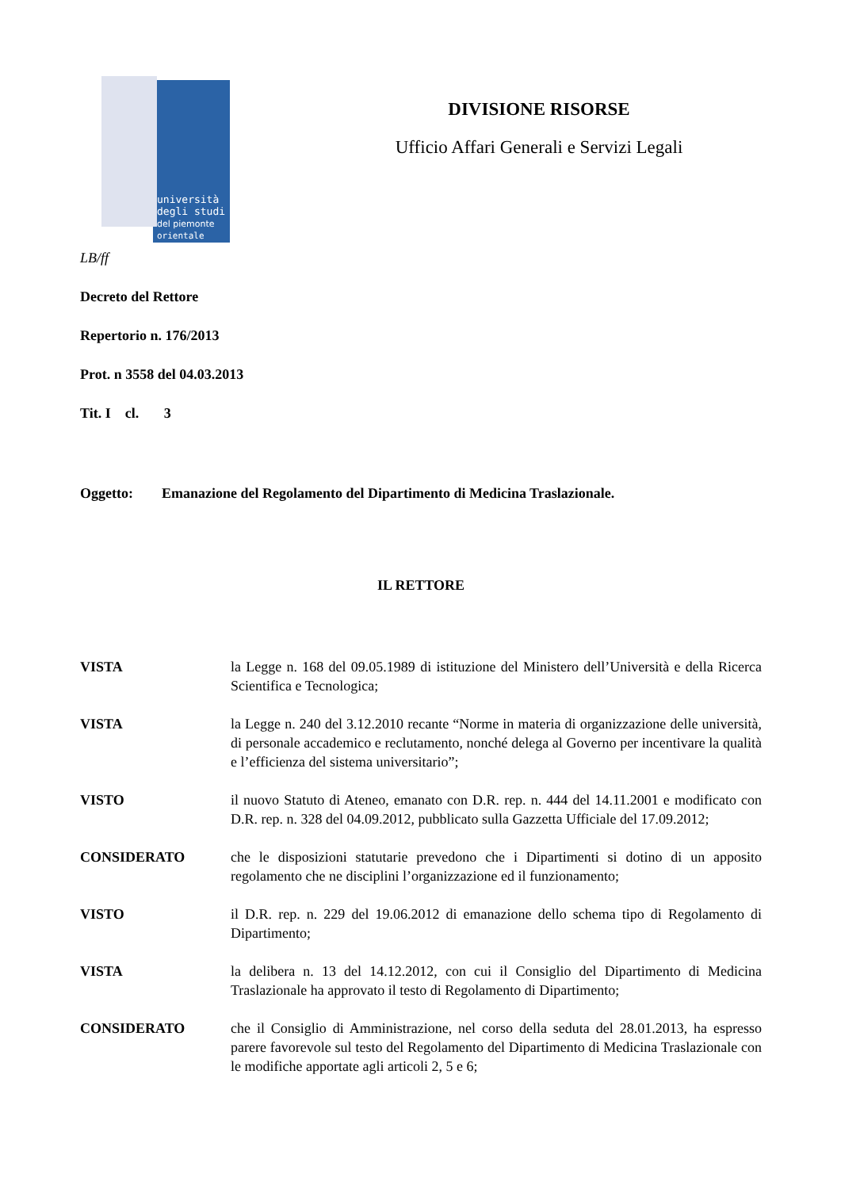università
degli studi
del piemonte
orientale
DIVISIONE RISORSE
Ufficio Affari Generali e Servizi Legali
LB/ff
Decreto del Rettore
Repertorio n. 176/2013
Prot. n 3558 del 04.03.2013
Tit. I cl. 3
Oggetto: Emanazione del Regolamento del Dipartimento di Medicina Traslazionale.
IL RETTORE
VISTA la Legge n. 168 del 09.05.1989 di istituzione del Ministero dell’Università e della Ricerca Scientifica e Tecnologica;
VISTA la Legge n. 240 del 3.12.2010 recante “Norme in materia di organizzazione delle università, di personale accademico e reclutamento, nonché delega al Governo per incentivare la qualità e l’efficienza del sistema universitario”;
VISTO il nuovo Statuto di Ateneo, emanato con D.R. rep. n. 444 del 14.11.2001 e modificato con D.R. rep. n. 328 del 04.09.2012, pubblicato sulla Gazzetta Ufficiale del 17.09.2012;
CONSIDERATO che le disposizioni statutarie prevedono che i Dipartimenti si dotino di un apposito regolamento che ne disciplini l’organizzazione ed il funzionamento;
VISTO il D.R. rep. n. 229 del 19.06.2012 di emanazione dello schema tipo di Regolamento di Dipartimento;
VISTA la delibera n. 13 del 14.12.2012, con cui il Consiglio del Dipartimento di Medicina Traslazionale ha approvato il testo di Regolamento di Dipartimento;
CONSIDERATO che il Consiglio di Amministrazione, nel corso della seduta del 28.01.2013, ha espresso parere favorevole sul testo del Regolamento del Dipartimento di Medicina Traslazionale con le modifiche apportate agli articoli 2, 5 e 6;